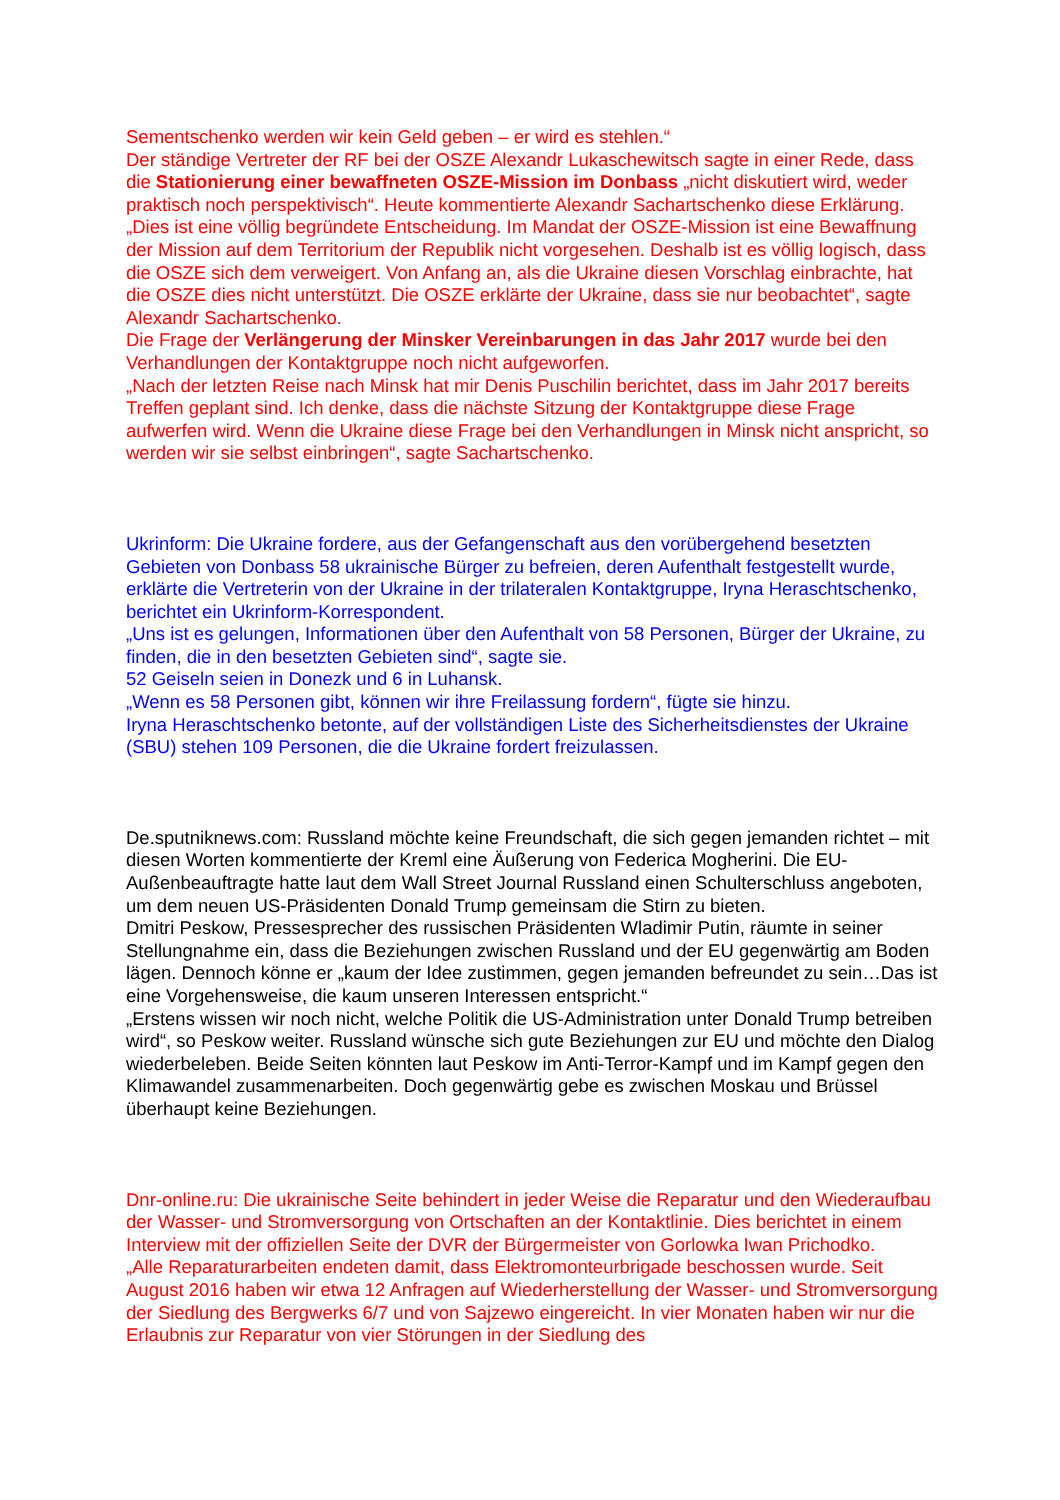Sementschenko werden wir kein Geld geben – er wird es stehlen.“
Der ständige Vertreter der RF bei der OSZE Alexandr Lukaschewitsch sagte in einer Rede, dass die Stationierung einer bewaffneten OSZE-Mission im Donbass „nicht diskutiert wird, weder praktisch noch perspektivisch“. Heute kommentierte Alexandr Sachartschenko diese Erklärung.
„Dies ist eine völlig begründete Entscheidung. Im Mandat der OSZE-Mission ist eine Bewaffnung der Mission auf dem Territorium der Republik nicht vorgesehen. Deshalb ist es völlig logisch, dass die OSZE sich dem verweigert. Von Anfang an, als die Ukraine diesen Vorschlag einbrachte, hat die OSZE dies nicht unterstützt. Die OSZE erklärte der Ukraine, dass sie nur beobachtet“, sagte Alexandr Sachartschenko.
Die Frage der Verlängerung der Minsker Vereinbarungen in das Jahr 2017 wurde bei den Verhandlungen der Kontaktgruppe noch nicht aufgeworfen.
„Nach der letzten Reise nach Minsk hat mir Denis Puschilin berichtet, dass im Jahr 2017 bereits Treffen geplant sind. Ich denke, dass die nächste Sitzung der Kontaktgruppe diese Frage aufwerfen wird. Wenn die Ukraine diese Frage bei den Verhandlungen in Minsk nicht anspricht, so werden wir sie selbst einbringen“, sagte Sachartschenko.
Ukrinform: Die Ukraine fordere, aus der Gefangenschaft aus den vorübergehend besetzten Gebieten von Donbass 58 ukrainische Bürger zu befreien, deren Aufenthalt festgestellt wurde, erklärte die Vertreterin von der Ukraine in der trilateralen Kontaktgruppe, Iryna Heraschtschenko, berichtet ein Ukrinform-Korrespondent.
„Uns ist es gelungen, Informationen über den Aufenthalt von 58 Personen, Bürger der Ukraine, zu finden, die in den besetzten Gebieten sind“, sagte sie.
52 Geiseln seien in Donezk und 6 in Luhansk.
„Wenn es 58 Personen gibt, können wir ihre Freilassung fordern“, fügte sie hinzu.
Iryna Heraschtschenko betonte, auf der vollständigen Liste des Sicherheitsdienstes der Ukraine (SBU) stehen 109 Personen, die die Ukraine fordert freizulassen.
De.sputniknews.com: Russland möchte keine Freundschaft, die sich gegen jemanden richtet – mit diesen Worten kommentierte der Kreml eine Äußerung von Federica Mogherini. Die EU-Außenbeauftragte hatte laut dem Wall Street Journal Russland einen Schulterschluss angeboten, um dem neuen US-Präsidenten Donald Trump gemeinsam die Stirn zu bieten.
Dmitri Peskow, Pressesprecher des russischen Präsidenten Wladimir Putin, räumte in seiner Stellungnahme ein, dass die Beziehungen zwischen Russland und der EU gegenwärtig am Boden lägen. Dennoch könne er „kaum der Idee zustimmen, gegen jemanden befreundet zu sein…Das ist eine Vorgehensweise, die kaum unseren Interessen entspricht.“
„Erstens wissen wir noch nicht, welche Politik die US-Administration unter Donald Trump betreiben wird“, so Peskow weiter. Russland wünsche sich gute Beziehungen zur EU und möchte den Dialog wiederbeleben. Beide Seiten könnten laut Peskow im Anti-Terror-Kampf und im Kampf gegen den Klimawandel zusammenarbeiten. Doch gegenwärtig gebe es zwischen Moskau und Brüssel überhaupt keine Beziehungen.
Dnr-online.ru: Die ukrainische Seite behindert in jeder Weise die Reparatur und den Wiederaufbau der Wasser- und Stromversorgung von Ortschaften an der Kontaktlinie. Dies berichtet in einem Interview mit der offiziellen Seite der DVR der Bürgermeister von Gorlowka Iwan Prichodko.
„Alle Reparaturarbeiten endeten damit, dass Elektromonteurbrigade beschossen wurde. Seit August 2016 haben wir etwa 12 Anfragen auf Wiederherstellung der Wasser- und Stromversorgung der Siedlung des Bergwerks 6/7 und von Sajzewo eingereicht. In vier Monaten haben wir nur die Erlaubnis zur Reparatur von vier Störungen in der Siedlung des